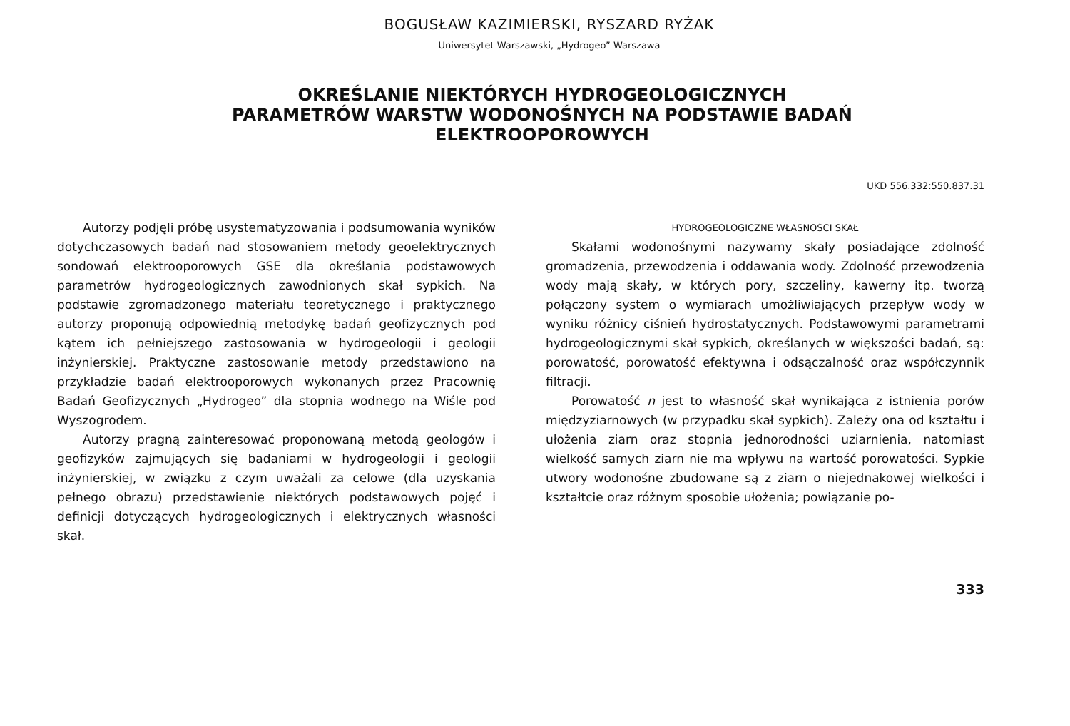BOGUSŁAW KAZIMIERSKI, RYSZARD RYŻAK
Uniwersytet Warszawski, „Hydrogeo” Warszawa
OKREŚLANIE NIEKTÓRYCH HYDROGEOLOGICZNYCH
PARAMETRÓW WARSTW WODONOŚNYCH NA PODSTAWIE BADAŃ
ELEKTROOPOROWYCH
UKD 556.332:550.837.31
Autorzy podjęli próbę usystematyzowania i podsumowania wyników dotychczasowych badań nad stosowaniem metody geoelektrycznych sondowań elektrooporowych GSE dla określania podstawowych parametrów hydrogeologicznych zawodnionych skał sypkich. Na podstawie zgromadzonego materiału teoretycznego i praktycznego autorzy proponują odpowiednią metodykę badań geofizycznych pod kątem ich pełniejszego zastosowania w hydrogeologii i geologii inżynierskiej. Praktyczne zastosowanie metody przedstawiono na przykładzie badań elektrooporowych wykonanych przez Pracownię Badań Geofizycznych „Hydrogeo” dla stopnia wodnego na Wiśle pod Wyszogrodem.
Autorzy pragną zainteresować proponowaną metodą geologów i geofizyków zajmujących się badaniami w hydrogeologii i geologii inżynierskiej, w związku z czym uważali za celowe (dla uzyskania pełnego obrazu) przedstawienie niektórych podstawowych pojęć i definicji dotyczących hydrogeologicznych i elektrycznych własności skał.
HYDROGEOLOGICZNE WŁASNOŚCI SKAŁ
Skałami wodonośnymi nazywamy skały posiadające zdolność gromadzenia, przewodzenia i oddawania wody. Zdolność przewodzenia wody mają skały, w których pory, szczeliny, kawerny itp. tworzą połączony system o wymiarach umożliwiających przepływ wody w wyniku różnicy ciśnień hydrostatycznych. Podstawowymi parametrami hydrogeologicznymi skał sypkich, określanych w większości badań, są: porowatość, porowatość efektywna i odsączalność oraz współczynnik filtracji.
Porowatość n jest to własność skał wynikająca z istnienia porów międzyziarnowych (w przypadku skał sypkich). Zależy ona od kształtu i ułożenia ziarn oraz stopnia jednorodności uziarnienia, natomiast wielkość samych ziarn nie ma wpływu na wartość porowatości. Sypkie utwory wodonośne zbudowane są z ziarn o niejednakowej wielkości i kształtcie oraz różnym sposobie ułożenia; powiązanie po-
333